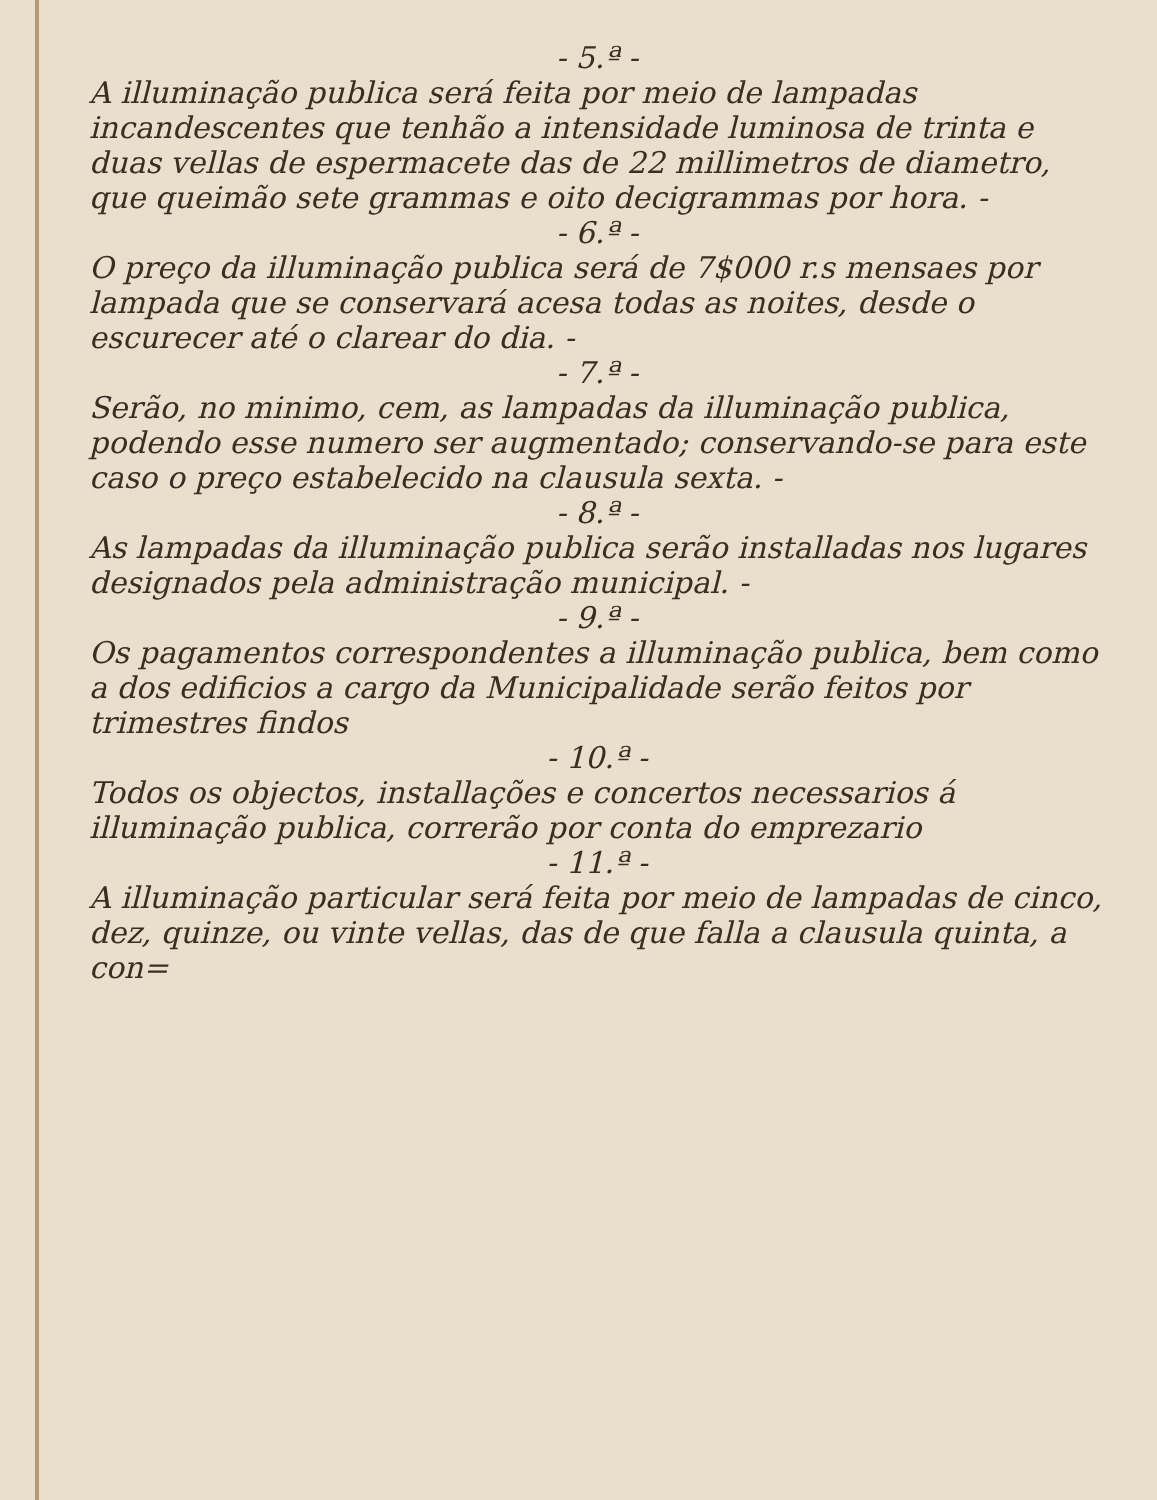- 5.ª -
A illuminação publica será feita por meio de lampadas incandescentes que tenhão a intensidade luminosa de trinta e duas vellas de espermacete das de 22 millimetros de diametro, que queimão sete grammas e oito decigrammas por hora. -
- 6.ª -
O preço da illuminação publica será de 7$000 r.s mensaes por lampada que se conservará acesa todas as noites, desde o escurecer até o clarear do dia. -
- 7.ª -
Serão, no minimo, cem, as lampadas da illuminação publica, podendo esse numero ser augmentado; conservando-se para este caso o preço estabelecido na clausula sexta. -
- 8.ª -
As lampadas da illuminação publica serão installadas nos lugares designados pela administração municipal. -
- 9.ª -
Os pagamentos correspondentes a illuminação publica, bem como a dos edificios a cargo da Municipalidade serão feitos por trimestres findos
- 10.ª -
Todos os objectos, installações e concertos necessarios á illuminação publica, correrão por conta do emprezario
- 11.ª -
A illuminação particular será feita por meio de lampadas de cinco, dez, quinze, ou vinte vellas, das de que falla a clausula quinta, a con=